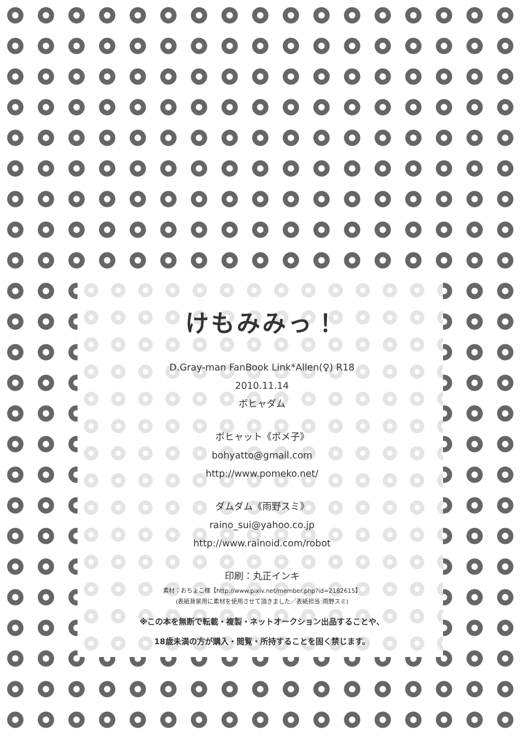けもみみっ！
D.Gray-man FanBook Link*Allen(♀) R18
2010.11.14
ボヒャダム
ボヒャット《ポメ子》
bohyatto@gmail.com
http://www.pomeko.net/
ダムダム《雨野スミ》
raino_sui@yahoo.co.jp
http://www.rainoid.com/robot
印刷：丸正インキ
素材：おちょこ様【http://www.pixiv.net/member.php?id=2182615】
(表紙背景用に素材を使用させて頂きました／表紙担当:雨野スミ)
※この本を無断で転載・複製・ネットオークション出品することや、
18歳未満の方が購入・閲覧・所持することを固く禁じます。